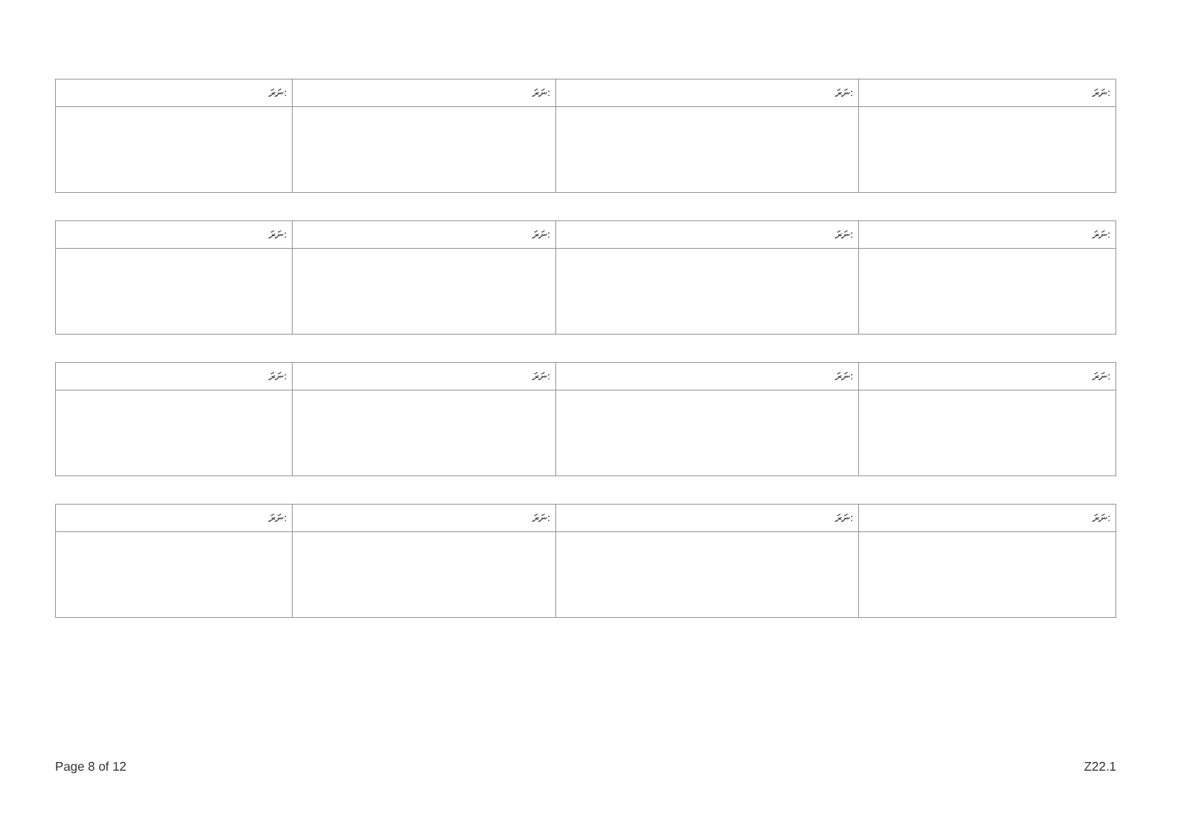| ނަރަ: | ނަރަ: | ނަރަ: | ނަރަ: |
| --- | --- | --- | --- |
| ނަރަ: | ނަރަ: | ނަރަ: | ނަރަ: |
| --- | --- | --- | --- |
| ނަރަ: | ނަރަ: | ނަރަ: | ނަރަ: |
| --- | --- | --- | --- |
| ނަރަ: | ނަރަ: | ނަރަ: | ނަރަ: |
| --- | --- | --- | --- |
Page 8 of 12 Z22.1